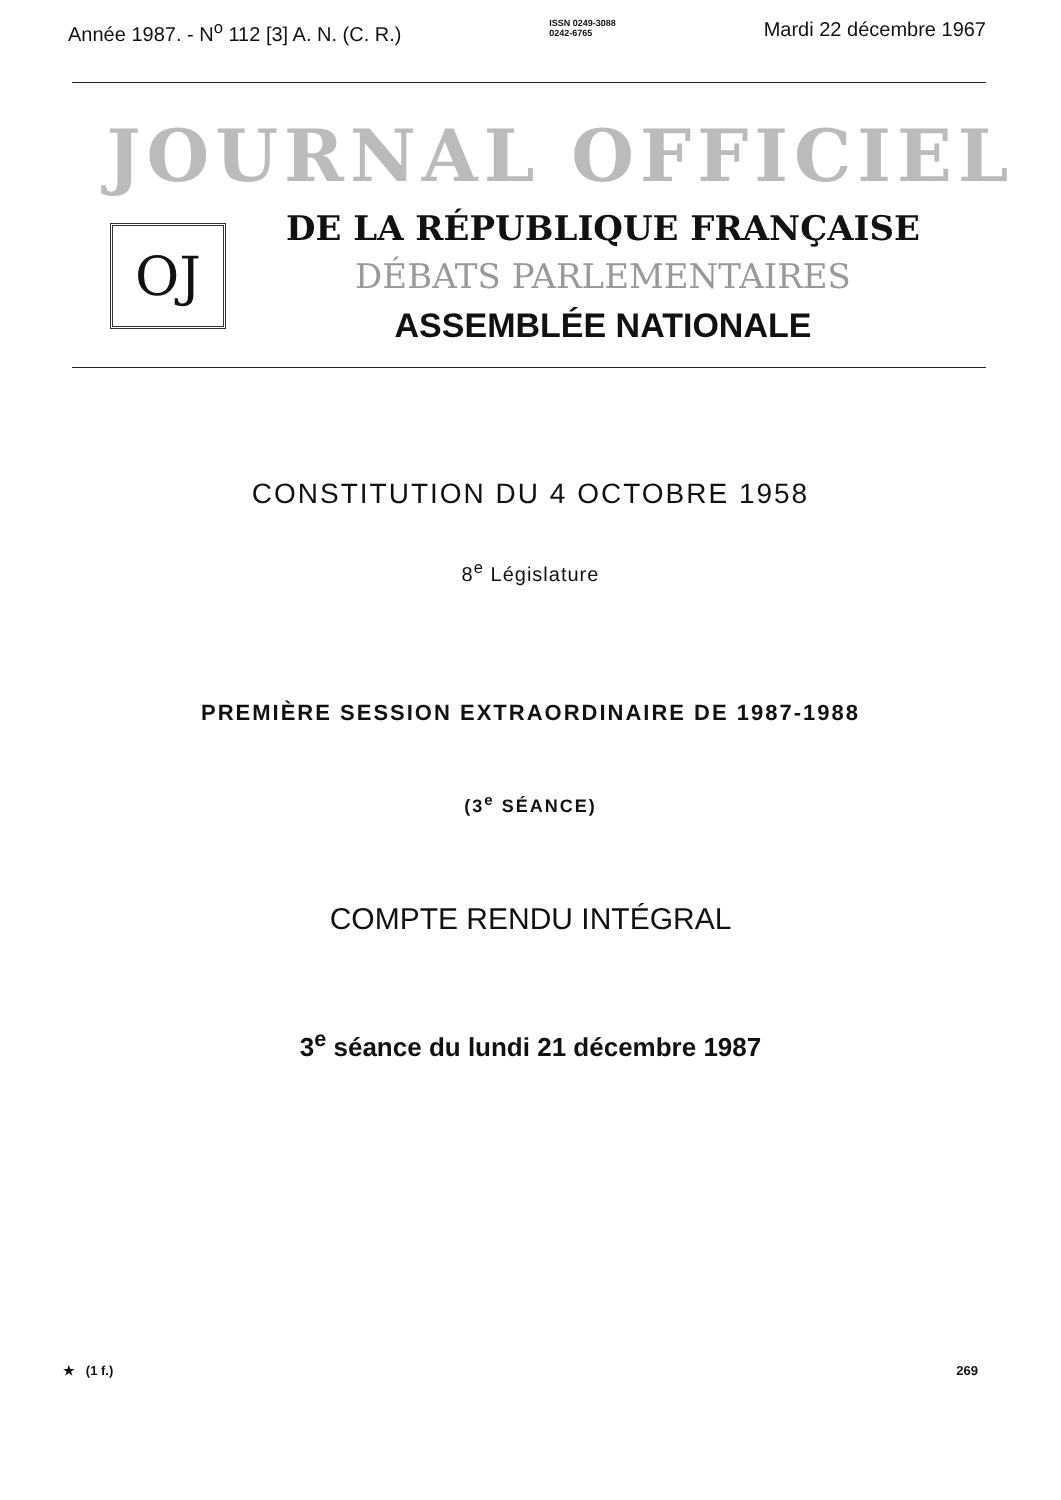Année 1987. - N<sup>o</sup> 112 [3] A. N. (C. R.) ISSN 0249-3088
0242-6765 Mardi 22 décembre 1967
JOURNAL OFFICIEL
OJ
DE LA RÉPUBLIQUE FRANÇAISE
DÉBATS PARLEMENTAIRES
ASSEMBLÉE NATIONALE
CONSTITUTION DU 4 OCTOBRE 1958
8<sup>e</sup> Législature
PREMIÈRE SESSION EXTRAORDINAIRE DE 1987-1988
(3<sup>e</sup> SÉANCE)
COMPTE RENDU INTÉGRAL
3<sup>e</sup> séance du lundi 21 décembre 1987
★ (1 f.) 269